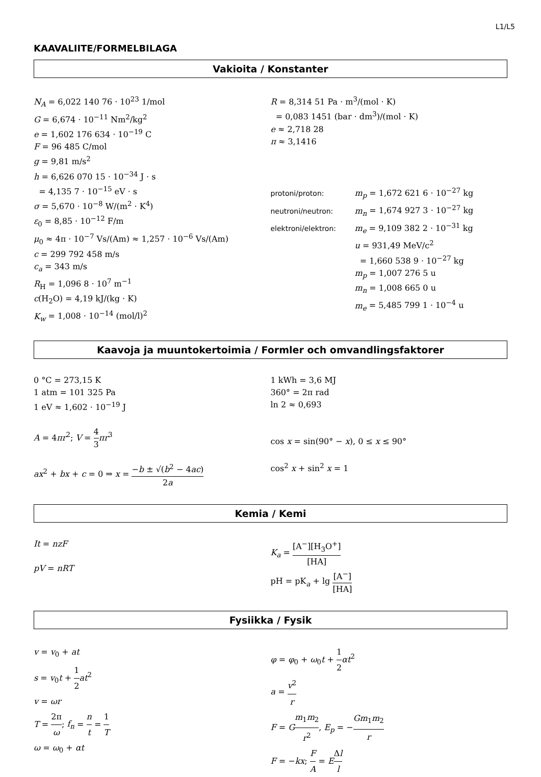L1/L5
KAAVALIITE/FORMELBILAGA
Vakioita / Konstanter
N<sub>A</sub> = 6,022 140 76 · 10<sup>23</sup> 1/mol
G = 6,674 · 10<sup>−11</sup> Nm<sup>2</sup>/kg<sup>2</sup>
e = 1,602 176 634 · 10<sup>−19</sup> C
F = 96 485 C/mol
g = 9,81 m/s<sup>2</sup>
h = 6,626 070 15 · 10<sup>−34</sup> J · s
= 4,135 7 · 10<sup>−15</sup> eV · s
σ = 5,670 · 10<sup>−8</sup> W/(m<sup>2</sup> · K<sup>4</sup>)
ε<sub>0</sub> = 8,85 · 10<sup>−12</sup> F/m
μ<sub>0</sub> ≈ 4π · 10<sup>−7</sup> Vs/(Am) ≈ 1,257 · 10<sup>−6</sup> Vs/(Am)
c = 299 792 458 m/s
c<sub>a</sub> = 343 m/s
R<sub>H</sub> = 1,096 8 · 10<sup>7</sup> m<sup>−1</sup>
c(H<sub>2</sub>O) = 4,19 kJ/(kg · K)
K<sub>w</sub> = 1,008 · 10<sup>−14</sup> (mol/l)<sup>2</sup>
R = 8,314 51 Pa · m<sup>3</sup>/(mol · K)
= 0,083 1451 (bar · dm<sup>3</sup>)/(mol · K)
e ≈ 2,718 28
π ≈ 3,1416
protoni/proton: m<sub>p</sub> = 1,672 621 6 · 10<sup>−27</sup> kg
neutroni/neutron: m<sub>n</sub> = 1,674 927 3 · 10<sup>−27</sup> kg
elektroni/elektron: m<sub>e</sub> = 9,109 382 2 · 10<sup>−31</sup> kg
u = 931,49 MeV/c<sup>2</sup>
= 1,660 538 9 · 10<sup>−27</sup> kg
m<sub>p</sub> = 1,007 276 5 u
m<sub>n</sub> = 1,008 665 0 u
m<sub>e</sub> = 5,485 799 1 · 10<sup>−4</sup> u
Kaavoja ja muuntokertoimia / Formler och omvandlingsfaktorer
0 °C = 273,15 K
1 atm = 101 325 Pa
1 eV ≈ 1,602 · 10<sup>−19</sup> J
A = 4πr<sup>2</sup>; V = 4 3 πr<sup>3</sup>
ax<sup>2</sup> + bx + c = 0 ⇒ x = −b ± √(b<sup>2</sup> − 4ac) 2a
1 kWh = 3,6 MJ
360° = 2π rad
ln 2 ≈ 0,693
cos x = sin(90° − x), 0 ≤ x ≤ 90°
cos<sup>2</sup> x + sin<sup>2</sup> x = 1
Kemia / Kemi
It = nzF
pV = nRT
K<sub>a</sub> = [A<sup>−</sup>][H<sub>3</sub>O<sup>+</sup>] [HA]
pH = pK<sub>a</sub> + lg [A<sup>−</sup>] [HA]
Fysiikka / Fysik
v = v<sub>0</sub> + at
s = v<sub>0</sub>t + 1 2 at<sup>2</sup>
v = ωr
T = 2π ω; f<sub>n</sub> = n t = 1 T
ω = ω<sub>0</sub> + αt
φ = φ<sub>0</sub> + ω<sub>0</sub>t + 1 2 αt<sup>2</sup>
a = v<sup>2</sup> r
F = Gm<sub>1</sub>m<sub>2</sub> r<sup>2</sup>, E<sub>p</sub> = −Gm<sub>1</sub>m<sub>2</sub> r
F = −kx; F A = EΔl l